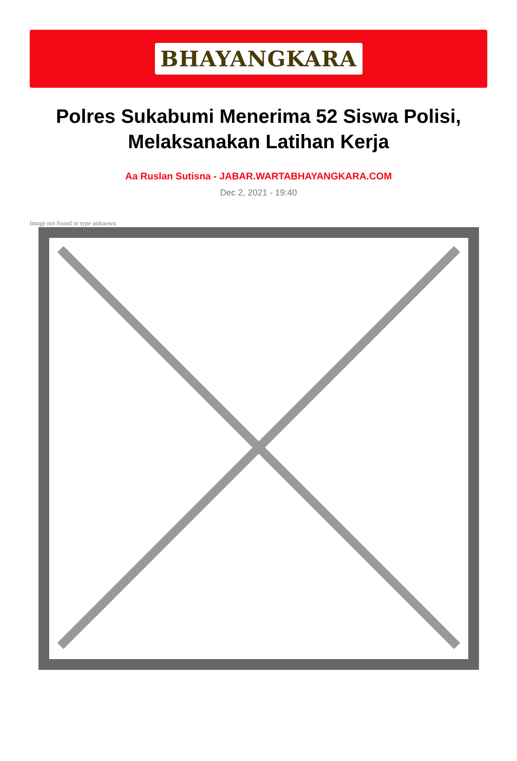BHAYANGKARA
Polres Sukabumi Menerima 52 Siswa Polisi, Melaksanakan Latihan Kerja
Aa Ruslan Sutisna - JABAR.WARTABHAYANGKARA.COM
Dec 2, 2021 - 19:40
Image not found or type unknown